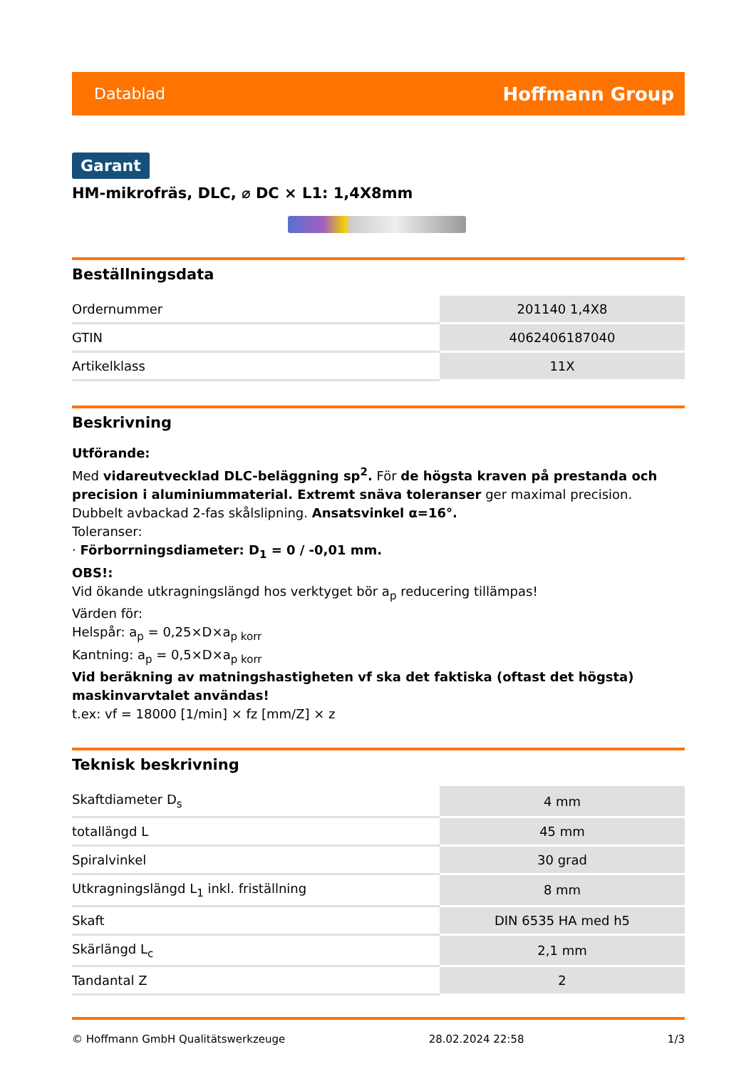Datablad Hoffmann Group
Garant
HM-mikrofräs, DLC, ⌀ DC × L1: 1,4X8mm
Beställningsdata
| Ordernummer | 201140 1,4X8 |
| GTIN | 4062406187040 |
| Artikelklass | 11X |
Beskrivning
Utförande:
Med vidareutvecklad DLC-beläggning sp<sup>2</sup>. För de högsta kraven på prestanda och precision i aluminiummaterial. Extremt snäva toleranser ger maximal precision. Dubbelt avbackad 2-fas skålslipning. Ansatsvinkel α=16°.
Toleranser:
· Förborrningsdiameter: D<sub>1</sub> = 0 / -0,01 mm.
OBS!:
Vid ökande utkragningslängd hos verktyget bör a<sub>p</sub> reducering tillämpas!
Värden för:
Helspår: a<sub>p</sub> = 0,25×D×a<sub>p korr</sub>
Kantning: a<sub>p</sub> = 0,5×D×a<sub>p korr</sub>
Vid beräkning av matningshastigheten vf ska det faktiska (oftast det högsta) maskinvarvtalet användas!
t.ex: vf = 18000 [1/min] × fz [mm/Z] × z
Teknisk beskrivning
| Skaftdiameter D<sub>s</sub> | 4 mm |
| totallängd L | 45 mm |
| Spiralvinkel | 30 grad |
| Utkragningslängd L<sub>1</sub> inkl. friställning | 8 mm |
| Skaft | DIN 6535 HA med h5 |
| Skärlängd L<sub>c</sub> | 2,1 mm |
| Tandantal Z | 2 |
© Hoffmann GmbH Qualitätswerkzeuge 28.02.2024 22:58 1/3